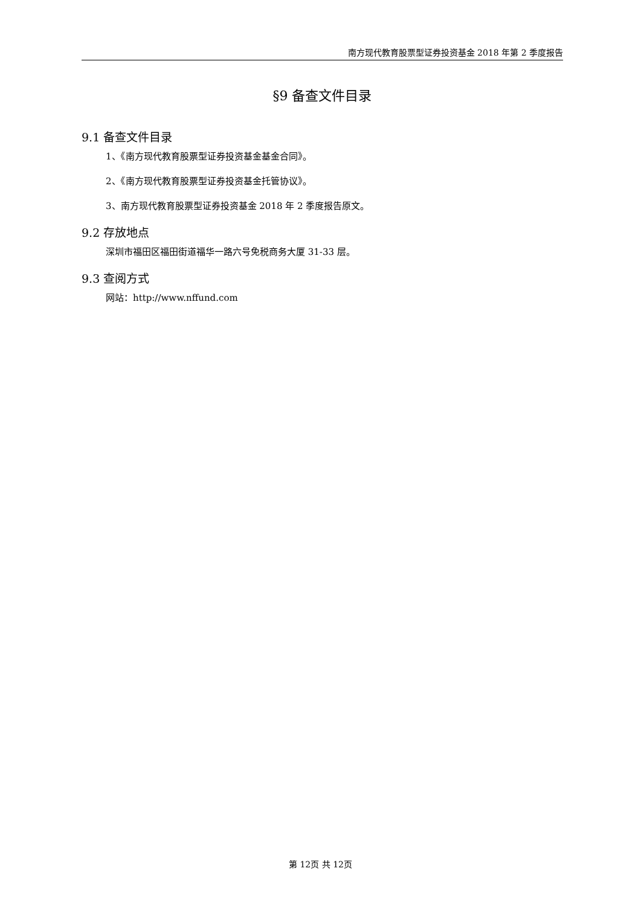南方现代教育股票型证券投资基金 2018 年第 2 季度报告
§9 备查文件目录
9.1 备查文件目录
1、《南方现代教育股票型证券投资基金基金合同》。
2、《南方现代教育股票型证券投资基金托管协议》。
3、南方现代教育股票型证券投资基金 2018 年 2 季度报告原文。
9.2 存放地点
深圳市福田区福田街道福华一路六号免税商务大厦 31-33 层。
9.3 查阅方式
网站：http://www.nffund.com
第 12页 共 12页